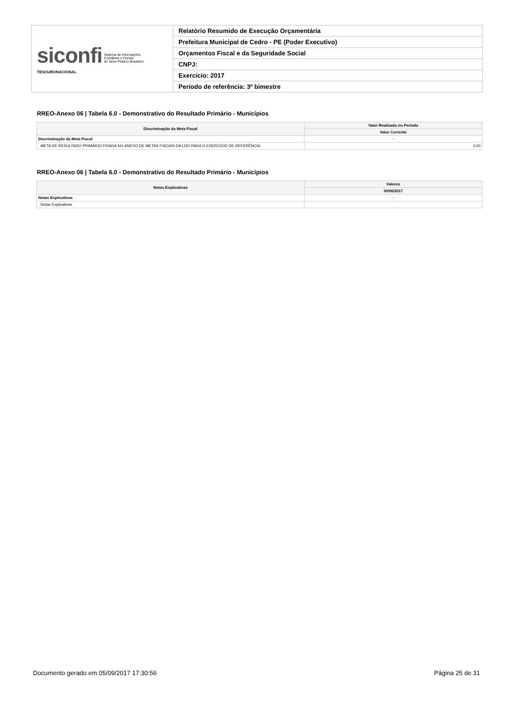| siconfi Sistema de Informações Contábeis e Fiscais do Setor Público Brasileiro TESOURONACIONAL | Relatório Resumido de Execução Orçamentária |
| | Prefeitura Municipal de Cedro - PE (Poder Executivo) |
| | Orçamentos Fiscal e da Seguridade Social |
| | CNPJ: |
| | Exercício: 2017 |
| | Período de referência: 3º bimestre |
RREO-Anexo 06 | Tabela 6.0 - Demonstrativo do Resultado Primário - Municípios
| Discriminação da Meta Fiscal | Valor Realizado no Período |
| --- | --- |
| | Valor Corrente |
| Discriminação da Meta Fiscal | - |
| META DE RESULTADO PRIMÁRIO FIXADA NO ANEXO DE METAS FISCAIS DA LDO PARA O EXERCÍCIO DE REFERÊNCIA | 0,00 |
RREO-Anexo 06 | Tabela 6.0 - Demonstrativo do Resultado Primário - Municípios
| Notas Explicativas | Valores |
| --- | --- |
| | 30/06/2017 |
| Notas Explicativas | - |
| Notas Explicativas | |
Documento gerado em 05/09/2017 17:30:56 Página 25 de 31